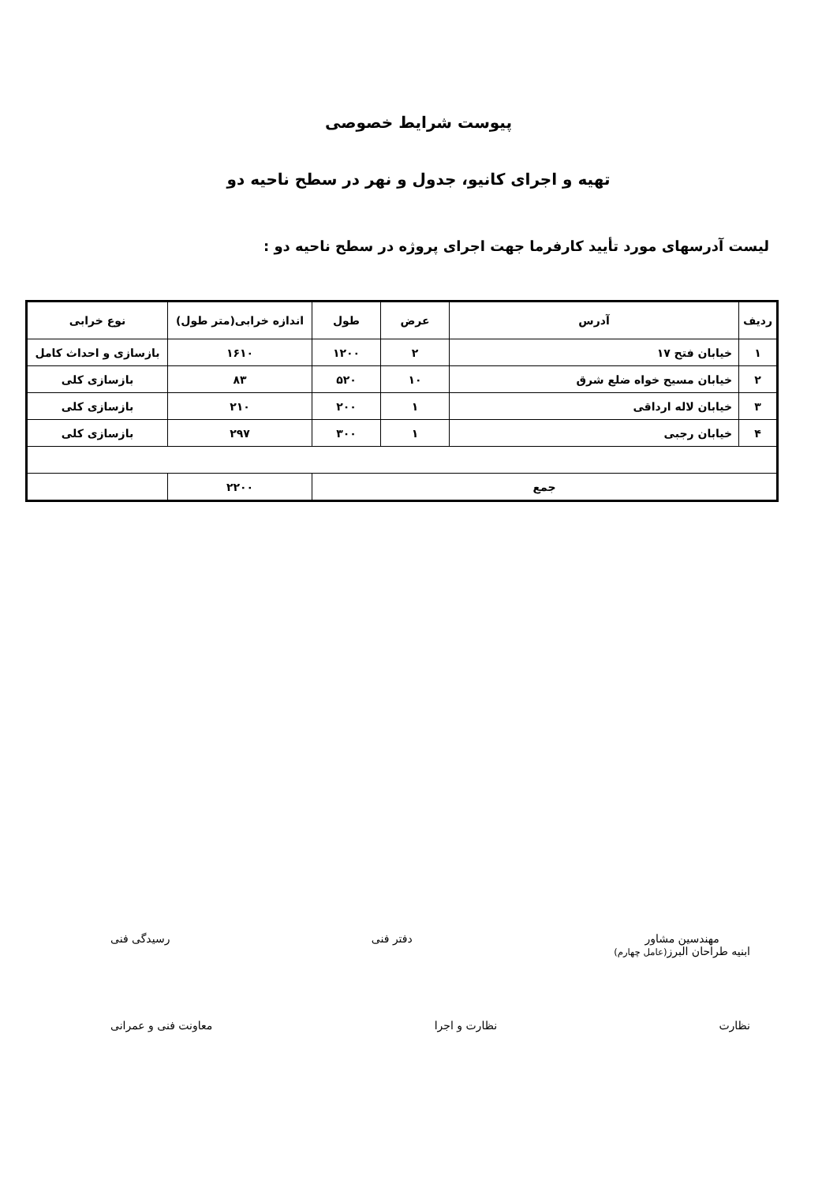پیوست شرایط خصوصی
تهیه و اجرای کانیو، جدول و نهر در سطح ناحیه دو
لیست آدرسهای مورد تأیید کارفرما جهت اجرای پروژه در سطح ناحیه دو :
| ردیف | آدرس | عرض | طول | اندازه خرابی(متر طول) | نوع خرابی |
| --- | --- | --- | --- | --- | --- |
| ۱ | خیابان فتح ۱۷ | ۲ | ۱۲۰۰ | ۱۶۱۰ | بازسازی و احداث کامل |
| ۲ | خیابان مسیح خواه ضلع شرق | ۱۰ | ۵۲۰ | ۸۳ | بازسازی کلی |
| ۳ | خیابان لاله ارداقی | ۱ | ۲۰۰ | ۲۱۰ | بازسازی کلی |
| ۴ | خیابان رجبی | ۱ | ۳۰۰ | ۲۹۷ | بازسازی کلی |
| جمع | | | | ۲۲۰۰ | |
مهندسین مشاور
ابنیه طراحان البرز(عامل چهارم)
دفتر فنی رسیدگی فنی
نظارت نظارت و اجرا معاونت فنی و عمرانی